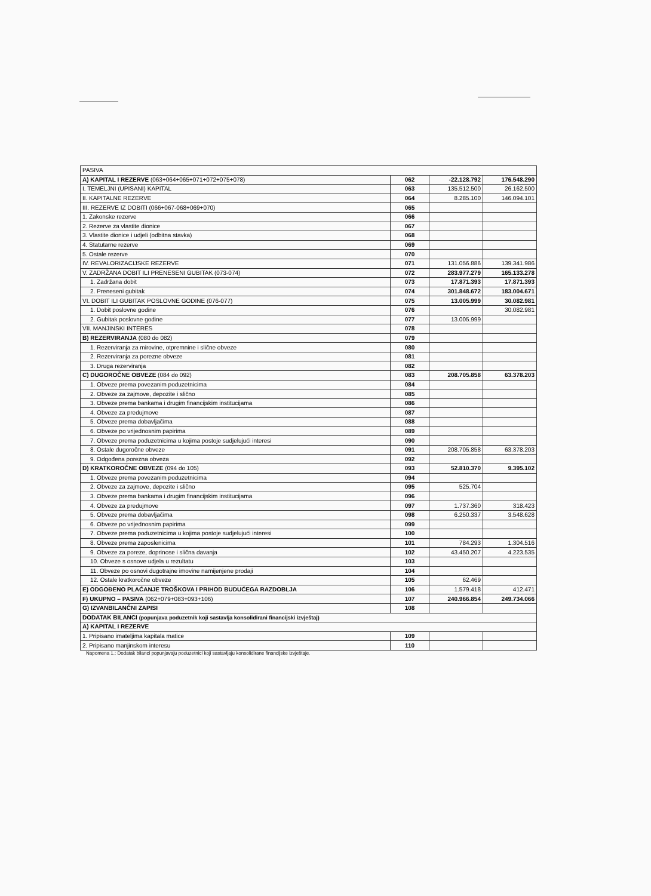| PASIVA | | | |
| A) KAPITAL I REZERVE (063+064+065+071+072+075+078) | 062 | -22.128.792 | 176.548.290 |
| I. TEMELJNI (UPISANI) KAPITAL | 063 | 135.512.500 | 26.162.500 |
| II. KAPITALNE REZERVE | 064 | 8.285.100 | 146.094.101 |
| III. REZERVE IZ DOBITI (066+067-068+069+070) | 065 | | |
| 1. Zakonske rezerve | 066 | | |
| 2. Rezerve za vlastite dionice | 067 | | |
| 3. Vlastite dionice i udjeli (odbitna stavka) | 068 | | |
| 4. Statutarne rezerve | 069 | | |
| 5. Ostale rezerve | 070 | | |
| IV. REVALORIZACIJSKE REZERVE | 071 | 131.056.886 | 139.341.986 |
| V. ZADRŽANA DOBIT ILI PRENESENI GUBITAK (073-074) | 072 | 283.977.279 | 165.133.278 |
| 1. Zadržana dobit | 073 | 17.871.393 | 17.871.393 |
| 2. Preneseni gubitak | 074 | 301.848.672 | 183.004.671 |
| VI. DOBIT ILI GUBITAK POSLOVNE GODINE (076-077) | 075 | 13.005.999 | 30.082.981 |
| 1. Dobit poslovne godine | 076 | | 30.082.981 |
| 2. Gubitak poslovne godine | 077 | 13.005.999 | |
| VII. MANJINSKI INTERES | 078 | | |
| B) REZERVIRANJA (080 do 082) | 079 | | |
| 1. Rezerviranja za mirovine, otpremnine i slične obveze | 080 | | |
| 2. Rezerviranja za porezne obveze | 081 | | |
| 3. Druga rezerviranja | 082 | | |
| C) DUGOROČNE OBVEZE (084 do 092) | 083 | 208.705.858 | 63.378.203 |
| 1. Obveze prema povezanim poduzetnicima | 084 | | |
| 2. Obveze za zajmove, depozite i slično | 085 | | |
| 3. Obveze prema bankama i drugim financijskim institucijama | 086 | | |
| 4. Obveze za predujmove | 087 | | |
| 5. Obveze prema dobavljačima | 088 | | |
| 6. Obveze po vrijednosnim papirima | 089 | | |
| 7. Obveze prema poduzetnicima u kojima postoje sudjelujući interesi | 090 | | |
| 8. Ostale dugoročne obveze | 091 | 208.705.858 | 63.378.203 |
| 9. Odgođena porezna obveza | 092 | | |
| D) KRATKOROČNE OBVEZE (094 do 105) | 093 | 52.810.370 | 9.395.102 |
| 1. Obveze prema povezanim poduzetnicima | 094 | | |
| 2. Obveze za zajmove, depozite i slično | 095 | 525.704 | |
| 3. Obveze prema bankama i drugim financijskim institucijama | 096 | | |
| 4. Obveze za predujmove | 097 | 1.737.360 | 318.423 |
| 5. Obveze prema dobavljačima | 098 | 6.250.337 | 3.548.628 |
| 6. Obveze po vrijednosnim papirima | 099 | | |
| 7. Obveze prema poduzetnicima u kojima postoje sudjelujući interesi | 100 | | |
| 8. Obveze prema zaposlenicima | 101 | 784.293 | 1.304.516 |
| 9. Obveze za poreze, doprinose i slična davanja | 102 | 43.450.207 | 4.223.535 |
| 10. Obveze s osnove udjela u rezultatu | 103 | | |
| 11. Obveze po osnovi dugotrajne imovine namijenjene prodaji | 104 | | |
| 12. Ostale kratkoročne obveze | 105 | 62.469 | |
| E) ODGOĐENO PLAĆANJE TROŠKOVA I PRIHOD BUDUĆEGA RAZDOBLJA | 106 | 1.579.418 | 412.471 |
| F) UKUPNO – PASIVA (062+079+083+093+106) | 107 | 240.966.854 | 249.734.066 |
| G) IZVANBILANČNI ZAPISI | 108 | | |
| DODATAK BILANCI (popunjava poduzetnik koji sastavlja konsolidirani financijski izvještaj) | | | |
| A) KAPITAL I REZERVE | | | |
| 1. Pripisano imateljima kapitala matice | 109 | | |
| 2. Pripisano manjinskom interesu | 110 | | |
Napomena 1.: Dodatak bilanci popunjavaju poduzetnici koji sastavljaju konsolidirane financijske izvještaje.